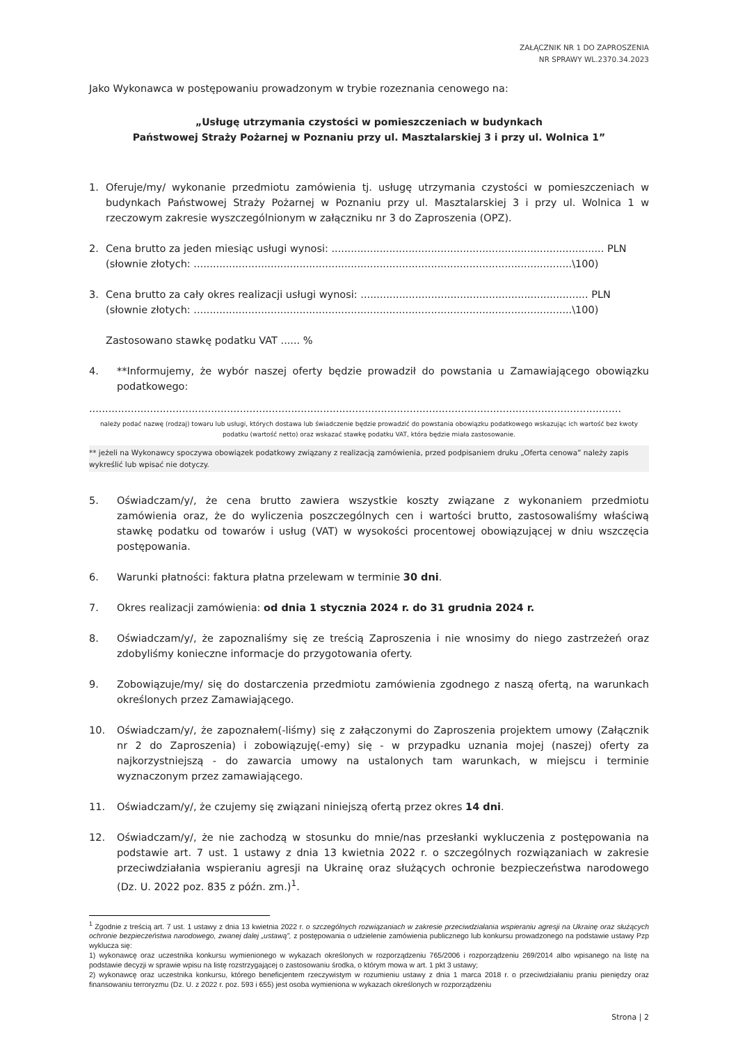ZAŁĄCZNIK NR 1 DO ZAPROSZENIA
NR SPRAWY WL.2370.34.2023
Jako Wykonawca w postępowaniu prowadzonym w trybie rozeznania cenowego na:
„Usługę utrzymania czystości w pomieszczeniach w budynkach
Państwowej Straży Pożarnej w Poznaniu przy ul. Masztalarskiej 3 i przy ul. Wolnica 1”
1. Oferuje/my/ wykonanie przedmiotu zamówienia tj. usługę utrzymania czystości w pomieszczeniach w budynkach Państwowej Straży Pożarnej w Poznaniu przy ul. Masztalarskiej 3 i przy ul. Wolnica 1 w rzeczowym zakresie wyszczególnionym w załączniku nr 3 do Zaproszenia (OPZ).
2. Cena brutto za jeden miesiąc usługi wynosi: ..................................................................................... PLN
(słownie złotych: ......................................................................................................................\100)
3. Cena brutto za cały okres realizacji usługi wynosi: ....................................................................... PLN
(słownie złotych: ......................................................................................................................\100)
Zastosowano stawkę podatku VAT ...... %
4. **Informujemy, że wybór naszej oferty będzie prowadził do powstania u Zamawiającego obowiązku podatkowego:
......................................................................................................................................................................
należy podać nazwę (rodzaj) towaru lub usługi, których dostawa lub świadczenie będzie prowadzić do powstania obowiązku podatkowego wskazując ich wartość bez kwoty podatku (wartość netto) oraz wskazać stawkę podatku VAT, która będzie miała zastosowanie.
** jeżeli na Wykonawcy spoczywa obowiązek podatkowy związany z realizacją zamówienia, przed podpisaniem druku „Oferta cenowa” należy zapis wykreślić lub wpisać nie dotyczy.
5. Oświadczam/y/, że cena brutto zawiera wszystkie koszty związane z wykonaniem przedmiotu zamówienia oraz, że do wyliczenia poszczególnych cen i wartości brutto, zastosowaliśmy właściwą stawkę podatku od towarów i usług (VAT) w wysokości procentowej obowiązującej w dniu wszczęcia postępowania.
6. Warunki płatności: faktura płatna przelewam w terminie 30 dni.
7. Okres realizacji zamówienia: od dnia 1 stycznia 2024 r. do 31 grudnia 2024 r.
8. Oświadczam/y/, że zapoznaliśmy się ze treścią Zaproszenia i nie wnosimy do niego zastrzeżeń oraz zdobyliśmy konieczne informacje do przygotowania oferty.
9. Zobowiązuje/my/ się do dostarczenia przedmiotu zamówienia zgodnego z naszą ofertą, na warunkach określonych przez Zamawiającego.
10. Oświadczam/y/, że zapoznałem(-liśmy) się z załączonymi do Zaproszenia projektem umowy (Załącznik nr 2 do Zaproszenia) i zobowiązuję(-emy) się - w przypadku uznania mojej (naszej) oferty za najkorzystniejszą - do zawarcia umowy na ustalonych tam warunkach, w miejscu i terminie wyznaczonym przez zamawiającego.
11. Oświadczam/y/, że czujemy się związani niniejszą ofertą przez okres 14 dni.
12. Oświadczam/y/, że nie zachodzą w stosunku do mnie/nas przesłanki wykluczenia z postępowania na podstawie art. 7 ust. 1 ustawy z dnia 13 kwietnia 2022 r. o szczególnych rozwiązaniach w zakresie przeciwdziałania wspieraniu agresji na Ukrainę oraz służących ochronie bezpieczeństwa narodowego (Dz. U. 2022 poz. 835 z późn. zm.)<sup>1</sup>.
<sup>1</sup> Zgodnie z treścią art. 7 ust. 1 ustawy z dnia 13 kwietnia 2022 r. o szczególnych rozwiązaniach w zakresie przeciwdziałania wspieraniu agresji na Ukrainę oraz służących ochronie bezpieczeństwa narodowego, zwanej dalej „ustawą”, z postępowania o udzielenie zamówienia publicznego lub konkursu prowadzonego na podstawie ustawy Pzp wyklucza się:
1) wykonawcę oraz uczestnika konkursu wymienionego w wykazach określonych w rozporządzeniu 765/2006 i rozporządzeniu 269/2014 albo wpisanego na listę na podstawie decyzji w sprawie wpisu na listę rozstrzygającej o zastosowaniu środka, o którym mowa w art. 1 pkt 3 ustawy;
2) wykonawcę oraz uczestnika konkursu, którego beneficjentem rzeczywistym w rozumieniu ustawy z dnia 1 marca 2018 r. o przeciwdziałaniu praniu pieniędzy oraz finansowaniu terroryzmu (Dz. U. z 2022 r. poz. 593 i 655) jest osoba wymieniona w wykazach określonych w rozporządzeniu
Strona | 2